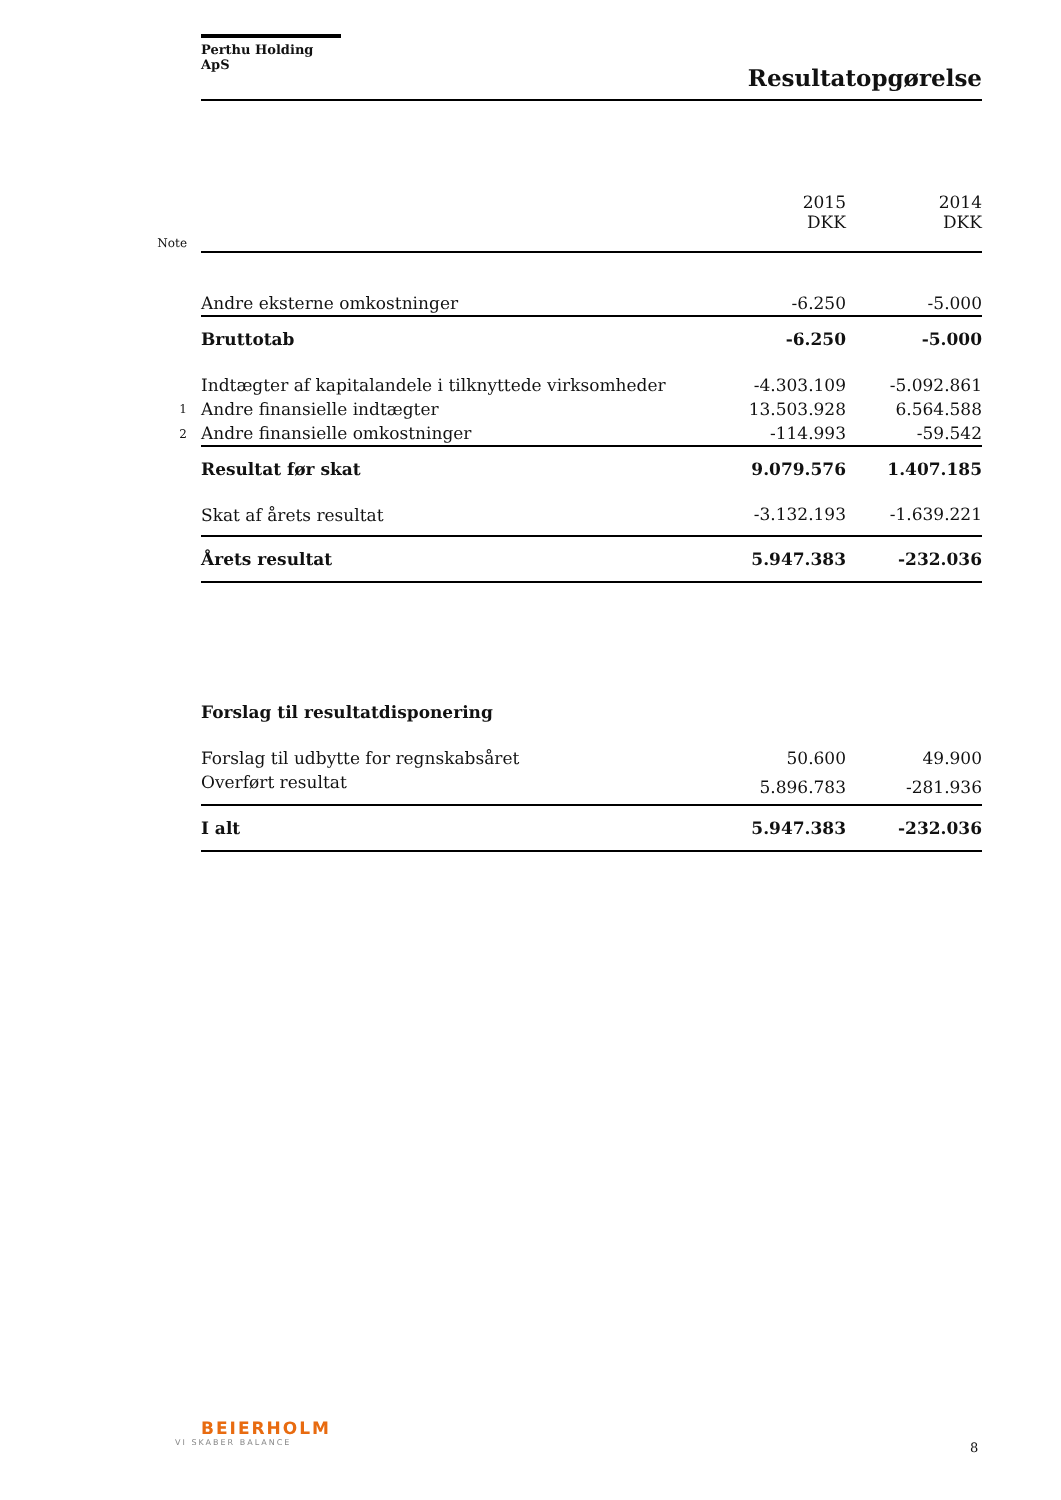Perthu Holding ApS
Resultatopgørelse
| | | 2015 DKK | 2014 DKK |
| Note | | | |
| | Andre eksterne omkostninger | -6.250 | -5.000 |
| | Bruttotab | -6.250 | -5.000 |
| | Indtægter af kapitalandele i tilknyttede virksomheder | -4.303.109 | -5.092.861 |
| 1 | Andre finansielle indtægter | 13.503.928 | 6.564.588 |
| 2 | Andre finansielle omkostninger | -114.993 | -59.542 |
| | Resultat før skat | 9.079.576 | 1.407.185 |
| | Skat af årets resultat | -3.132.193 | -1.639.221 |
| | Årets resultat | 5.947.383 | -232.036 |
| | Forslag til resultatdisponering | | |
| | Forslag til udbytte for regnskabsåret | 50.600 | 49.900 |
| | Overført resultat | 5.896.783 | -281.936 |
| | I alt | 5.947.383 | -232.036 |
BEIERHOLM
VI SKABER BALANCE
8